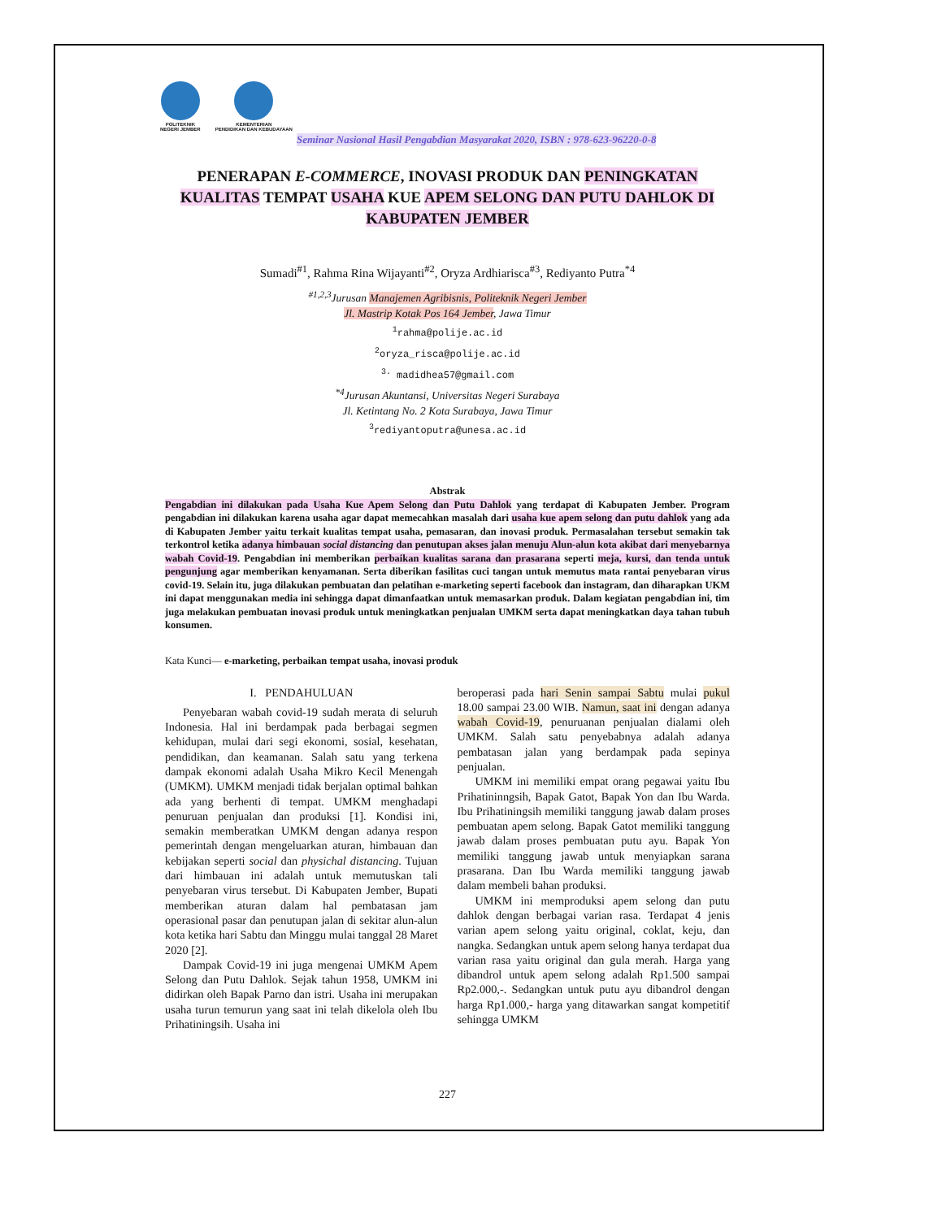POLITEKNIK
NEGERI JEMBER
KEMENTERIAN
PENDIDIKAN DAN KEBUDAYAAN
Seminar Nasional Hasil Pengabdian Masyarakat 2020, ISBN : 978-623-96220-0-8
PENERAPAN E-COMMERCE, INOVASI PRODUK DAN PENINGKATAN KUALITAS TEMPAT USAHA KUE APEM SELONG DAN PUTU DAHLOK DI KABUPATEN JEMBER
Sumadi<sup>#1</sup>, Rahma Rina Wijayanti<sup>#2</sup>, Oryza Ardhiarisca<sup>#3</sup>, Rediyanto Putra<sup>*4</sup>
<sup>#1,2,3</sup>Jurusan Manajemen Agribisnis, Politeknik Negeri Jember
Jl. Mastrip Kotak Pos 164 Jember, Jawa Timur
<sup>1</sup> rahma@polije.ac.id
<sup>2</sup> oryza_risca@polije.ac.id
<sup>3.</sup> madidhea57@gmail.com
<sup>*4</sup>Jurusan Akuntansi, Universitas Negeri Surabaya
Jl. Ketintang No. 2 Kota Surabaya, Jawa Timur
<sup>3</sup> rediyantoputra@unesa.ac.id
Abstrak
Pengabdian ini dilakukan pada Usaha Kue Apem Selong dan Putu Dahlok yang terdapat di Kabupaten Jember. Program pengabdian ini dilakukan karena usaha agar dapat memecahkan masalah dari usaha kue apem selong dan putu dahlok yang ada di Kabupaten Jember yaitu terkait kualitas tempat usaha, pemasaran, dan inovasi produk. Permasalahan tersebut semakin tak terkontrol ketika adanya himbauan social distancing dan penutupan akses jalan menuju Alun-alun kota akibat dari menyebarnya wabah Covid-19. Pengabdian ini memberikan perbaikan kualitas sarana dan prasarana seperti meja, kursi, dan tenda untuk pengunjung agar memberikan kenyamanan. Serta diberikan fasilitas cuci tangan untuk memutus mata rantai penyebaran virus covid-19. Selain itu, juga dilakukan pembuatan dan pelatihan e-marketing seperti facebook dan instagram, dan diharapkan UKM ini dapat menggunakan media ini sehingga dapat dimanfaatkan untuk memasarkan produk. Dalam kegiatan pengabdian ini, tim juga melakukan pembuatan inovasi produk untuk meningkatkan penjualan UMKM serta dapat meningkatkan daya tahan tubuh konsumen.
Kata Kunci— e-marketing, perbaikan tempat usaha, inovasi produk
I. PENDAHULUAN
Penyebaran wabah covid-19 sudah merata di seluruh Indonesia. Hal ini berdampak pada berbagai segmen kehidupan, mulai dari segi ekonomi, sosial, kesehatan, pendidikan, dan keamanan. Salah satu yang terkena dampak ekonomi adalah Usaha Mikro Kecil Menengah (UMKM). UMKM menjadi tidak berjalan optimal bahkan ada yang berhenti di tempat. UMKM menghadapi penuruan penjualan dan produksi [1]. Kondisi ini, semakin memberatkan UMKM dengan adanya respon pemerintah dengan mengeluarkan aturan, himbauan dan kebijakan seperti social dan physichal distancing. Tujuan dari himbauan ini adalah untuk memutuskan tali penyebaran virus tersebut. Di Kabupaten Jember, Bupati memberikan aturan dalam hal pembatasan jam operasional pasar dan penutupan jalan di sekitar alun-alun kota ketika hari Sabtu dan Minggu mulai tanggal 28 Maret 2020 [2].
Dampak Covid-19 ini juga mengenai UMKM Apem Selong dan Putu Dahlok. Sejak tahun 1958, UMKM ini didirkan oleh Bapak Parno dan istri. Usaha ini merupakan usaha turun temurun yang saat ini telah dikelola oleh Ibu Prihatiningsih. Usaha ini
beroperasi pada hari Senin sampai Sabtu mulai pukul 18.00 sampai 23.00 WIB. Namun, saat ini dengan adanya wabah Covid-19, penuruanan penjualan dialami oleh UMKM. Salah satu penyebabnya adalah adanya pembatasan jalan yang berdampak pada sepinya penjualan.
UMKM ini memiliki empat orang pegawai yaitu Ibu Prihatininngsih, Bapak Gatot, Bapak Yon dan Ibu Warda. Ibu Prihatiningsih memiliki tanggung jawab dalam proses pembuatan apem selong. Bapak Gatot memiliki tanggung jawab dalam proses pembuatan putu ayu. Bapak Yon memiliki tanggung jawab untuk menyiapkan sarana prasarana. Dan Ibu Warda memiliki tanggung jawab dalam membeli bahan produksi.
UMKM ini memproduksi apem selong dan putu dahlok dengan berbagai varian rasa. Terdapat 4 jenis varian apem selong yaitu original, coklat, keju, dan nangka. Sedangkan untuk apem selong hanya terdapat dua varian rasa yaitu original dan gula merah. Harga yang dibandrol untuk apem selong adalah Rp1.500 sampai Rp2.000,-. Sedangkan untuk putu ayu dibandrol dengan harga Rp1.000,- harga yang ditawarkan sangat kompetitif sehingga UMKM
227